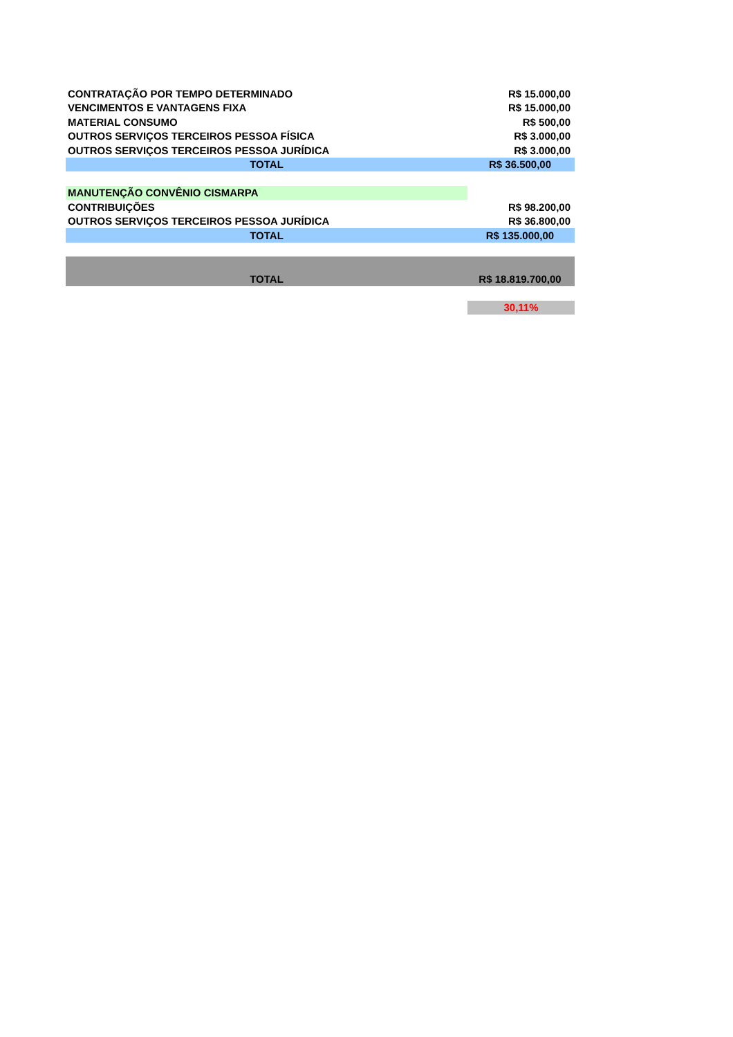| CONTRATAÇÃO POR TEMPO DETERMINADO | R$ 15.000,00 |
| VENCIMENTOS E VANTAGENS FIXA | R$ 15.000,00 |
| MATERIAL CONSUMO | R$ 500,00 |
| OUTROS SERVIÇOS TERCEIROS PESSOA FÍSICA | R$ 3.000,00 |
| OUTROS SERVIÇOS TERCEIROS PESSOA JURÍDICA | R$ 3.000,00 |
| TOTAL | R$ 36.500,00 |
| MANUTENÇÃO CONVÊNIO CISMARPA | |
| CONTRIBUIÇÕES | R$ 98.200,00 |
| OUTROS SERVIÇOS TERCEIROS PESSOA JURÍDICA | R$ 36.800,00 |
| TOTAL | R$ 135.000,00 |
| TOTAL | R$ 18.819.700,00 |
| | 30,11% |